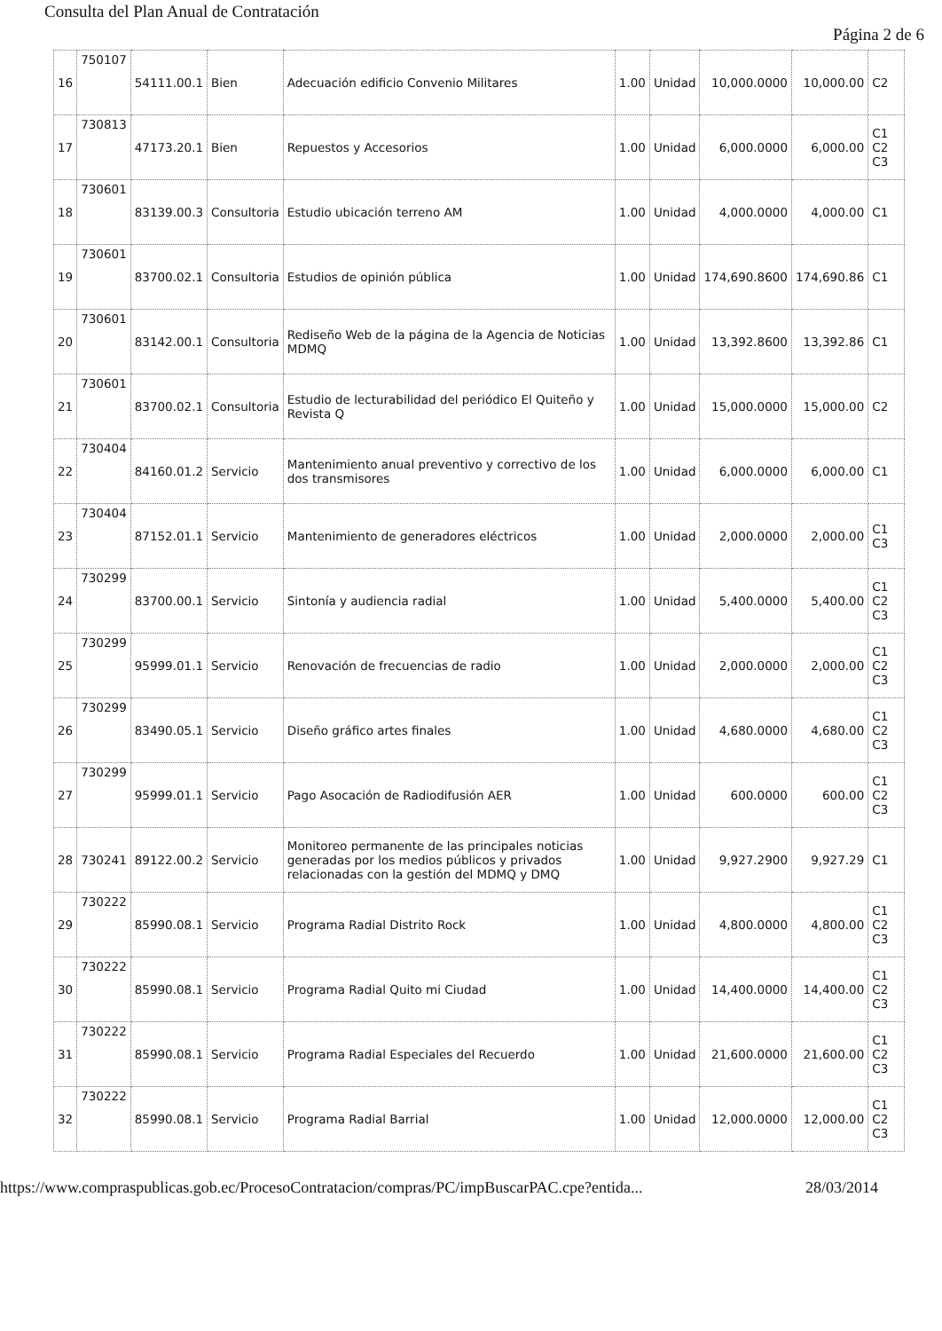Consulta del Plan Anual de Contratación
Página 2 de 6
| 16 | 750107 | 54111.00.1 | Bien | Adecuación edificio Convenio Militares | 1.00 | Unidad | 10,000.0000 | 10,000.00 | C2 |
| 17 | 730813 | 47173.20.1 | Bien | Repuestos y Accesorios | 1.00 | Unidad | 6,000.0000 | 6,000.00 | C1 C2 C3 |
| 18 | 730601 | 83139.00.3 | Consultoria | Estudio ubicación terreno AM | 1.00 | Unidad | 4,000.0000 | 4,000.00 | C1 |
| 19 | 730601 | 83700.02.1 | Consultoria | Estudios de opinión pública | 1.00 | Unidad | 174,690.8600 | 174,690.86 | C1 |
| 20 | 730601 | 83142.00.1 | Consultoria | Rediseño Web de la página de la Agencia de Noticias MDMQ | 1.00 | Unidad | 13,392.8600 | 13,392.86 | C1 |
| 21 | 730601 | 83700.02.1 | Consultoria | Estudio de lecturabilidad del periódico El Quiteño y Revista Q | 1.00 | Unidad | 15,000.0000 | 15,000.00 | C2 |
| 22 | 730404 | 84160.01.2 | Servicio | Mantenimiento anual preventivo y correctivo de los dos transmisores | 1.00 | Unidad | 6,000.0000 | 6,000.00 | C1 |
| 23 | 730404 | 87152.01.1 | Servicio | Mantenimiento de generadores eléctricos | 1.00 | Unidad | 2,000.0000 | 2,000.00 | C1 C3 |
| 24 | 730299 | 83700.00.1 | Servicio | Sintonía y audiencia radial | 1.00 | Unidad | 5,400.0000 | 5,400.00 | C1 C2 C3 |
| 25 | 730299 | 95999.01.1 | Servicio | Renovación de frecuencias de radio | 1.00 | Unidad | 2,000.0000 | 2,000.00 | C1 C2 C3 |
| 26 | 730299 | 83490.05.1 | Servicio | Diseño gráfico artes finales | 1.00 | Unidad | 4,680.0000 | 4,680.00 | C1 C2 C3 |
| 27 | 730299 | 95999.01.1 | Servicio | Pago Asocación de Radiodifusión AER | 1.00 | Unidad | 600.0000 | 600.00 | C1 C2 C3 |
| 28 | 730241 | 89122.00.2 | Servicio | Monitoreo permanente de las principales noticias generadas por los medios públicos y privados relacionadas con la gestión del MDMQ y DMQ | 1.00 | Unidad | 9,927.2900 | 9,927.29 | C1 |
| 29 | 730222 | 85990.08.1 | Servicio | Programa Radial Distrito Rock | 1.00 | Unidad | 4,800.0000 | 4,800.00 | C1 C2 C3 |
| 30 | 730222 | 85990.08.1 | Servicio | Programa Radial Quito mi Ciudad | 1.00 | Unidad | 14,400.0000 | 14,400.00 | C1 C2 C3 |
| 31 | 730222 | 85990.08.1 | Servicio | Programa Radial Especiales del Recuerdo | 1.00 | Unidad | 21,600.0000 | 21,600.00 | C1 C2 C3 |
| 32 | 730222 | 85990.08.1 | Servicio | Programa Radial Barrial | 1.00 | Unidad | 12,000.0000 | 12,000.00 | C1 C2 C3 |
https://www.compraspublicas.gob.ec/ProcesoContratacion/compras/PC/impBuscarPAC.cpe?entida... 28/03/2014